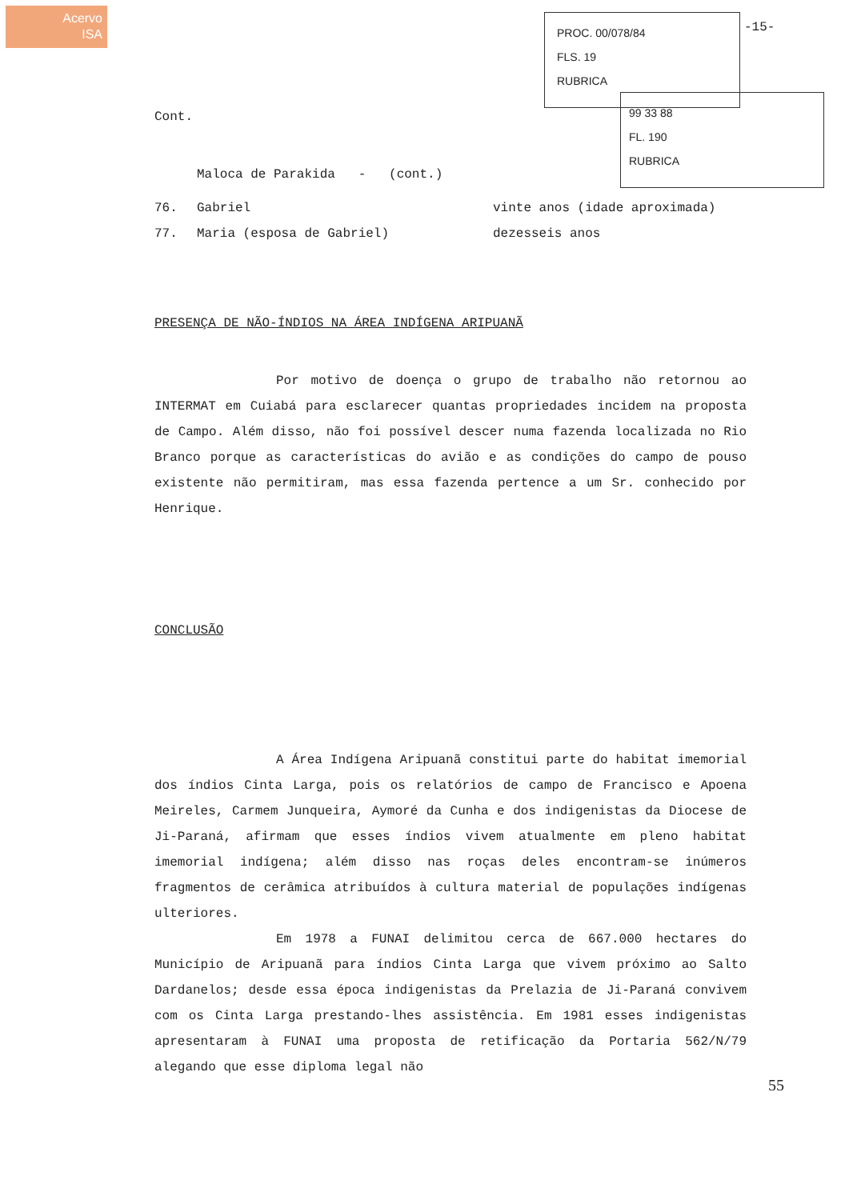Acervo
ISA
PROC. 00/078/84
FLS. 19
RUBRICA
99 33 88
FL. 190
RUBRICA
-15-
Cont.
Maloca de Parakida - (cont.)
76. Gabriel vinte anos (idade aproximada)
77. Maria (esposa de Gabriel) dezesseis anos
PRESENÇA DE NÃO-ÍNDIOS NA ÁREA INDÍGENA ARIPUANÃ
Por motivo de doença o grupo de trabalho não retornou ao INTERMAT em Cuiabá para esclarecer quantas propriedades incidem na proposta de Campo. Além disso, não foi possível descer numa fazenda localizada no Rio Branco porque as características do avião e as condições do campo de pouso existente não permitiram, mas essa fazenda pertence a um Sr. conhecido por Henrique.
CONCLUSÃO
A Área Indígena Aripuanã constitui parte do habitat imemorial dos índios Cinta Larga, pois os relatórios de campo de Francisco e Apoena Meireles, Carmem Junqueira, Aymoré da Cunha e dos indigenistas da Diocese de Ji-Paraná, afirmam que esses índios vivem atualmente em pleno habitat imemorial indígena; além disso nas roças deles encontram-se inúmeros fragmentos de cerâmica atribuídos à cultura material de populações indígenas ulteriores.
Em 1978 a FUNAI delimitou cerca de 667.000 hectares do Município de Aripuanã para índios Cinta Larga que vivem próximo ao Salto Dardanelos; desde essa época indigenistas da Prelazia de Ji-Paraná convivem com os Cinta Larga prestando-lhes assistência. Em 1981 esses indigenistas apresentaram à FUNAI uma proposta de retificação da Portaria 562/N/79 alegando que esse diploma legal não
55